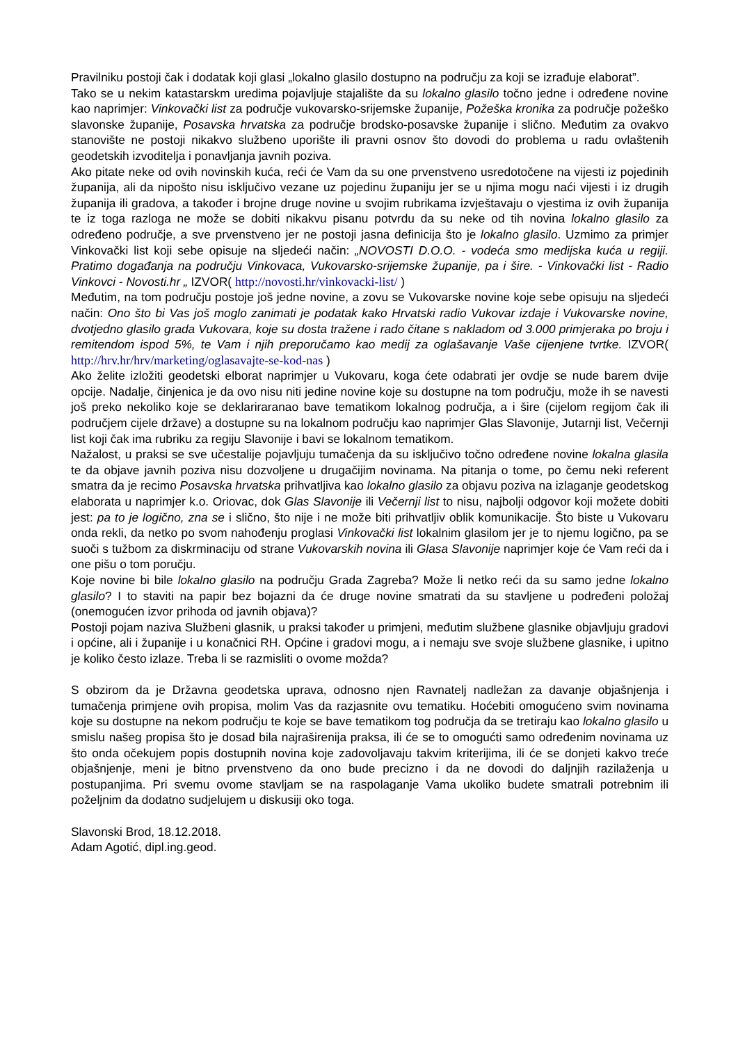Pravilniku postoji čak i dodatak koji glasi „lokalno glasilo dostupno na području za koji se izrađuje elaborat”.
Tako se u nekim katastarskm uredima pojavljuje stajalište da su lokalno glasilo točno jedne i određene novine kao naprimjer: Vinkovački list za područje vukovarsko-srijemske županije, Požeška kronika za područje požeško slavonske županije, Posavska hrvatska za područje brodsko-posavske županije i slično. Međutim za ovakvo stanovište ne postoji nikakvo službeno uporište ili pravni osnov što dovodi do problema u radu ovlaštenih geodetskih izvoditelja i ponavljanja javnih poziva.
Ako pitate neke od ovih novinskih kuća, reći će Vam da su one prvenstveno usredotočene na vijesti iz pojedinih županija, ali da nipošto nisu isključivo vezane uz pojedinu županiju jer se u njima mogu naći vijesti i iz drugih županija ili gradova, a također i brojne druge novine u svojim rubrikama izvještavaju o vjestima iz ovih županija te iz toga razloga ne može se dobiti nikakvu pisanu potvrdu da su neke od tih novina lokalno glasilo za određeno područje, a sve prvenstveno jer ne postoji jasna definicija što je lokalno glasilo. Uzmimo za primjer Vinkovački list koji sebe opisuje na sljedeći način: „NOVOSTI D.O.O. - vodeća smo medijska kuća u regiji. Pratimo događanja na području Vinkovaca, Vukovarsko-srijemske županije, pa i šire. - Vinkovački list - Radio Vinkovci - Novosti.hr „ IZVOR( http://novosti.hr/vinkovacki-list/ )
Međutim, na tom području postoje još jedne novine, a zovu se Vukovarske novine koje sebe opisuju na sljedeći način: Ono što bi Vas još moglo zanimati je podatak kako Hrvatski radio Vukovar izdaje i Vukovarske novine, dvotjedno glasilo grada Vukovara, koje su dosta tražene i rado čitane s nakladom od 3.000 primjeraka po broju i remitendom ispod 5%, te Vam i njih preporučamo kao medij za oglašavanje Vaše cijenjene tvrtke. IZVOR( http://hrv.hr/hrv/marketing/oglasavajte-se-kod-nas )
Ako želite izložiti geodetski elborat naprimjer u Vukovaru, koga ćete odabrati jer ovdje se nude barem dvije opcije. Nadalje, činjenica je da ovo nisu niti jedine novine koje su dostupne na tom području, može ih se navesti još preko nekoliko koje se deklariraranao bave tematikom lokalnog područja, a i šire (cijelom regijom čak ili područjem cijele države) a dostupne su na lokalnom području kao naprimjer Glas Slavonije, Jutarnji list, Večernji list koji čak ima rubriku za regiju Slavonije i bavi se lokalnom tematikom.
Nažalost, u praksi se sve učestalije pojavljuju tumačenja da su isključivo točno određene novine lokalna glasila te da objave javnih poziva nisu dozvoljene u drugačijim novinama. Na pitanja o tome, po čemu neki referent smatra da je recimo Posavska hrvatska prihvatljiva kao lokalno glasilo za objavu poziva na izlaganje geodetskog elaborata u naprimjer k.o. Oriovac, dok Glas Slavonije ili Večernji list to nisu, najbolji odgovor koji možete dobiti jest: pa to je logično, zna se i slično, što nije i ne može biti prihvatljiv oblik komunikacije. Što biste u Vukovaru onda rekli, da netko po svom nahođenju proglasi Vinkovački list lokalnim glasilom jer je to njemu logično, pa se suoči s tužbom za diskrminaciju od strane Vukovarskih novina ili Glasa Slavonije naprimjer koje će Vam reći da i one pišu o tom poručju.
Koje novine bi bile lokalno glasilo na području Grada Zagreba? Može li netko reći da su samo jedne lokalno glasilo? I to staviti na papir bez bojazni da će druge novine smatrati da su stavljene u podređeni položaj (onemogućen izvor prihoda od javnih objava)?
Postoji pojam naziva Službeni glasnik, u praksi također u primjeni, međutim službene glasnike objavljuju gradovi i općine, ali i županije i u konačnici RH. Općine i gradovi mogu, a i nemaju sve svoje službene glasnike, i upitno je koliko često izlaze. Treba li se razmisliti o ovome možda?
S obzirom da je Državna geodetska uprava, odnosno njen Ravnatelj nadležan za davanje objašnjenja i tumačenja primjene ovih propisa, molim Vas da razjasnite ovu tematiku. Hoćebiti omogućeno svim novinama koje su dostupne na nekom području te koje se bave tematikom tog područja da se tretiraju kao lokalno glasilo u smislu našeg propisa što je dosad bila najraširenija praksa, ili će se to omogućti samo određenim novinama uz što onda očekujem popis dostupnih novina koje zadovoljavaju takvim kriterijima, ili će se donjeti kakvo treće objašnjenje, meni je bitno prvenstveno da ono bude precizno i da ne dovodi do daljnjih razilaženja u postupanjima. Pri svemu ovome stavljam se na raspolaganje Vama ukoliko budete smatrali potrebnim ili poželjnim da dodatno sudjelujem u diskusiji oko toga.
Slavonski Brod, 18.12.2018.
Adam Agotić, dipl.ing.geod.